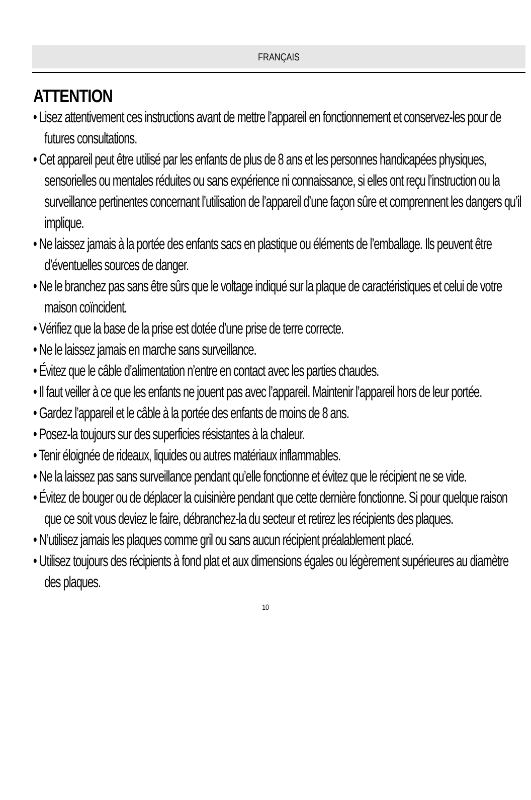FRANÇAIS
ATTENTION
• Lisez attentivement ces instructions avant de mettre l’appareil en fonctionnement et conservez-les pour de futures consultations.
• Cet appareil peut être utilisé par les enfants de plus de 8 ans et les personnes handicapées physiques, sensorielles ou mentales réduites ou sans expérience ni connaissance, si elles ont reçu l’instruction ou la surveillance pertinentes concernant l’utilisation de l’appareil d’une façon sûre et comprennent les dangers qu’il implique.
• Ne laissez jamais à la portée des enfants sacs en plastique ou éléments de l’emballage. Ils peuvent être d’éventuelles sources de danger.
• Ne le branchez pas sans être sûrs que le voltage indiqué sur la plaque de caractéristiques et celui de votre maison coïncident.
• Vérifiez que la base de la prise est dotée d’une prise de terre correcte.
• Ne le laissez jamais en marche sans surveillance.
• Évitez que le câble d’alimentation n’entre en contact avec les parties chaudes.
• Il faut veiller à ce que les enfants ne jouent pas avec l’appareil. Maintenir l’appareil hors de leur portée.
• Gardez l’appareil et le câble à la portée des enfants de moins de 8 ans.
• Posez-la toujours sur des superficies résistantes à la chaleur.
• Tenir éloignée de rideaux, liquides ou autres matériaux inflammables.
• Ne la laissez pas sans surveillance pendant qu’elle fonctionne et évitez que le récipient ne se vide.
• Évitez de bouger ou de déplacer la cuisinière pendant que cette dernière fonctionne. Si pour quelque raison que ce soit vous deviez le faire, débranchez-la du secteur et retirez les récipients des plaques.
• N’utilisez jamais les plaques comme gril ou sans aucun récipient préalablement placé.
• Utilisez toujours des récipients à fond plat et aux dimensions égales ou légèrement supérieures au diamètre des plaques.
10